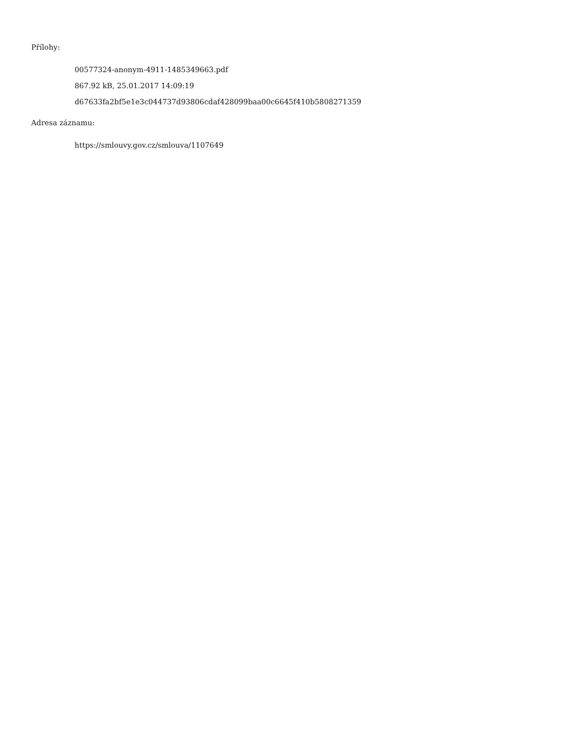Přílohy:
00577324-anonym-4911-1485349663.pdf
867.92 kB, 25.01.2017 14:09:19
d67633fa2bf5e1e3c044737d93806cdaf428099baa00c6645f410b5808271359
Adresa záznamu:
https://smlouvy.gov.cz/smlouva/1107649